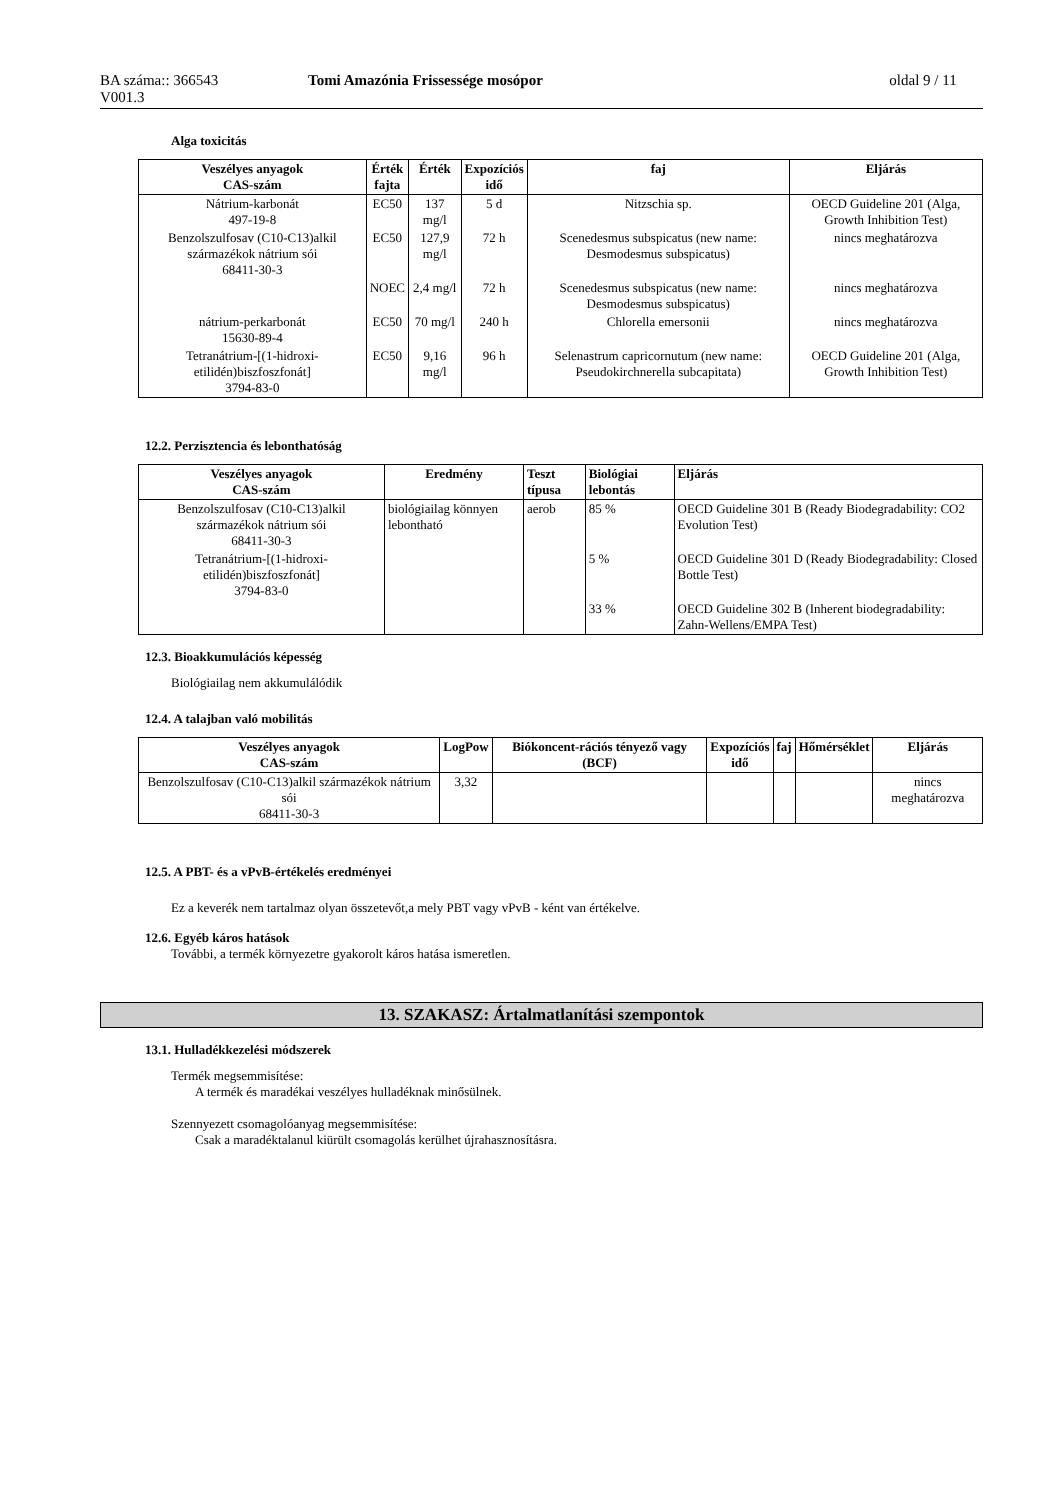BA száma:: 366543
V001.3
Tomi Amazónia Frissessége mosópor
oldal 9 / 11
Alga toxicitás
| Veszélyes anyagok CAS-szám | Érték fajta | Érték | Expozíciós idő | faj | Eljárás |
| --- | --- | --- | --- | --- | --- |
| Nátrium-karbonát 497-19-8 | EC50 | 137 mg/l | 5 d | Nitzschia sp. | OECD Guideline 201 (Alga, Growth Inhibition Test) |
| Benzolszulfosav (C10-C13)alkil származékok nátrium sói 68411-30-3 | EC50 | 127,9 mg/l | 72 h | Scenedesmus subspicatus (new name: Desmodesmus subspicatus) | nincs meghatározva |
| | NOEC | 2,4 mg/l | 72 h | Scenedesmus subspicatus (new name: Desmodesmus subspicatus) | nincs meghatározva |
| nátrium-perkarbonát 15630-89-4 | EC50 | 70 mg/l | 240 h | Chlorella emersonii | nincs meghatározva |
| Tetranátrium-[(1-hidroxi-etilidén)biszfoszfonát] 3794-83-0 | EC50 | 9,16 mg/l | 96 h | Selenastrum capricornutum (new name: Pseudokirchnerella subcapitata) | OECD Guideline 201 (Alga, Growth Inhibition Test) |
12.2. Perzisztencia és lebonthatóság
| Veszélyes anyagok CAS-szám | Eredmény | Teszt típusa | Biológiai lebontás | Eljárás |
| --- | --- | --- | --- | --- |
| Benzolszulfosav (C10-C13)alkil származékok nátrium sói 68411-30-3 | biológiailag könnyen lebontható | aerob | 85 % | OECD Guideline 301 B (Ready Biodegradability: CO2 Evolution Test) |
| Tetranátrium-[(1-hidroxi-etilidén)biszfoszfonát] 3794-83-0 | | | 5 % | OECD Guideline 301 D (Ready Biodegradability: Closed Bottle Test) |
| | | | 33 % | OECD Guideline 302 B (Inherent biodegradability: Zahn-Wellens/EMPA Test) |
12.3. Bioakkumulációs képesség
Biológiailag nem akkumulálódik
12.4. A talajban való mobilitás
| Veszélyes anyagok CAS-szám | LogPow | Biókoncent-rációs tényező vagy (BCF) | Expozíciós idő | faj | Hőmérséklet | Eljárás |
| --- | --- | --- | --- | --- | --- | --- |
| Benzolszulfosav (C10-C13)alkil származékok nátrium sói 68411-30-3 | 3,32 | | | | | nincs meghatározva |
12.5. A PBT- és a vPvB-értékelés eredményei
Ez a keverék nem tartalmaz olyan összetevőt,a mely PBT vagy vPvB - ként van értékelve.
12.6. Egyéb káros hatások
További, a termék környezetre gyakorolt káros hatása ismeretlen.
13. SZAKASZ: Ártalmatlanítási szempontok
13.1. Hulladékkezelési módszerek
Termék megsemmisítése:
A termék és maradékai veszélyes hulladéknak minősülnek.
Szennyezett csomagolóanyag megsemmisítése:
Csak a maradéktalanul kiürült csomagolás kerülhet újrahasznosításra.